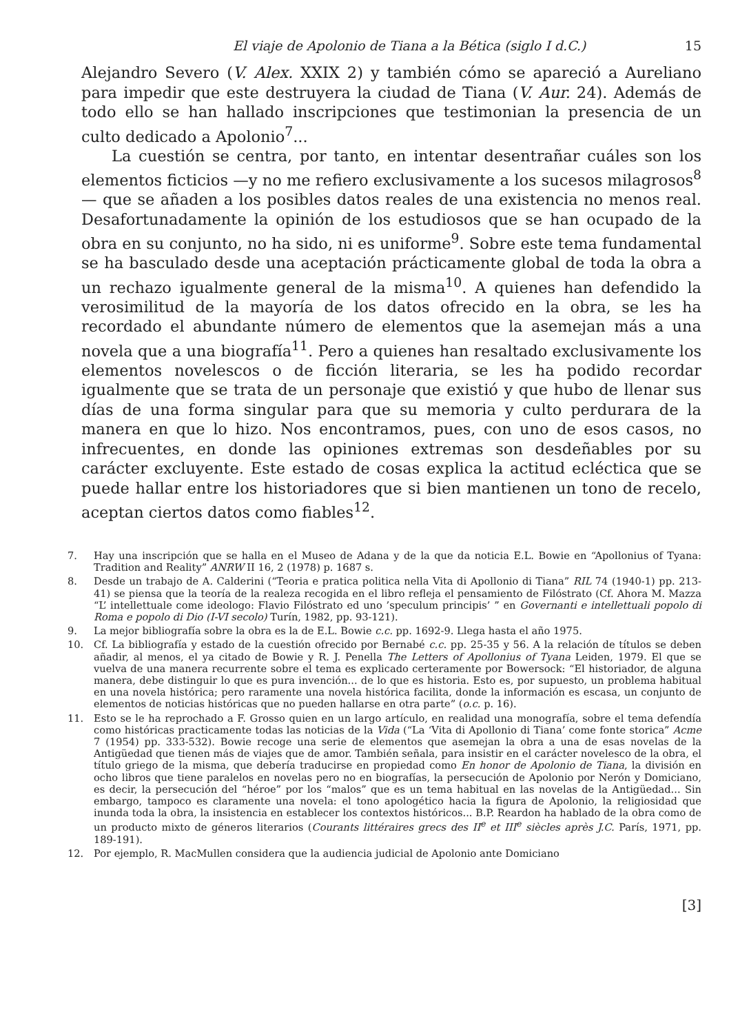El viaje de Apolonio de Tiana a la Bética (siglo I d.C.) 15
Alejandro Severo (V. Alex. XXIX 2) y también cómo se apareció a Aureliano para impedir que este destruyera la ciudad de Tiana (V. Aur. 24). Además de todo ello se han hallado inscripciones que testimonian la presencia de un culto dedicado a Apolonio<sup>7</sup>...
La cuestión se centra, por tanto, en intentar desentrañar cuáles son los elementos ficticios —y no me refiero exclusivamente a los sucesos milagrosos<sup>8</sup> — que se añaden a los posibles datos reales de una existencia no menos real. Desafortunadamente la opinión de los estudiosos que se han ocupado de la obra en su conjunto, no ha sido, ni es uniforme<sup>9</sup>. Sobre este tema fundamental se ha basculado desde una aceptación prácticamente global de toda la obra a un rechazo igualmente general de la misma<sup>10</sup>. A quienes han defendido la verosimilitud de la mayoría de los datos ofrecido en la obra, se les ha recordado el abundante número de elementos que la asemejan más a una novela que a una biografía<sup>11</sup>. Pero a quienes han resaltado exclusivamente los elementos novelescos o de ficción literaria, se les ha podido recordar igualmente que se trata de un personaje que existió y que hubo de llenar sus días de una forma singular para que su memoria y culto perdurara de la manera en que lo hizo. Nos encontramos, pues, con uno de esos casos, no infrecuentes, en donde las opiniones extremas son desdeñables por su carácter excluyente. Este estado de cosas explica la actitud ecléctica que se puede hallar entre los historiadores que si bien mantienen un tono de recelo, aceptan ciertos datos como fiables<sup>12</sup>.
7. Hay una inscripción que se halla en el Museo de Adana y de la que da noticia E.L. Bowie en “Apollonius of Tyana: Tradition and Reality” ANRW II 16, 2 (1978) p. 1687 s.
8. Desde un trabajo de A. Calderini (“Teoria e pratica politica nella Vita di Apollonio di Tiana” RIL 74 (1940-1) pp. 213-41) se piensa que la teoría de la realeza recogida en el libro refleja el pensamiento de Filóstrato (Cf. Ahora M. Mazza “L’ intellettuale come ideologo: Flavio Filóstrato ed uno ’speculum principis’ ” en Governanti e intellettuali popolo di Roma e popolo di Dio (I-VI secolo) Turín, 1982, pp. 93-121).
9. La mejor bibliografía sobre la obra es la de E.L. Bowie c.c. pp. 1692-9. Llega hasta el año 1975.
10. Cf. La bibliografía y estado de la cuestión ofrecido por Bernabé c.c. pp. 25-35 y 56. A la relación de títulos se deben añadir, al menos, el ya citado de Bowie y R. J. Penella The Letters of Apollonius of Tyana Leiden, 1979. El que se vuelva de una manera recurrente sobre el tema es explicado certeramente por Bowersock: “El historiador, de alguna manera, debe distinguir lo que es pura invención... de lo que es historia. Esto es, por supuesto, un problema habitual en una novela histórica; pero raramente una novela histórica facilita, donde la información es escasa, un conjunto de elementos de noticias históricas que no pueden hallarse en otra parte” (o.c. p. 16).
11. Esto se le ha reprochado a F. Grosso quien en un largo artículo, en realidad una monografía, sobre el tema defendía como históricas practicamente todas las noticias de la Vida (“La ‘Vita di Apollonio di Tiana’ come fonte storica” Acme 7 (1954) pp. 333-532). Bowie recoge una serie de elementos que asemejan la obra a una de esas novelas de la Antigüedad que tienen más de viajes que de amor. También señala, para insistir en el carácter novelesco de la obra, el título griego de la misma, que debería traducirse en propiedad como En honor de Apolonio de Tiana, la división en ocho libros que tiene paralelos en novelas pero no en biografías, la persecución de Apolonio por Nerón y Domiciano, es decir, la persecución del “héroe” por los “malos” que es un tema habitual en las novelas de la Antigüedad... Sin embargo, tampoco es claramente una novela: el tono apologético hacia la figura de Apolonio, la religiosidad que inunda toda la obra, la insistencia en establecer los contextos históricos... B.P. Reardon ha hablado de la obra como de un producto mixto de géneros literarios (Courants littéraires grecs des II<sup>e</sup> et III<sup>e</sup> siècles après J.C. París, 1971, pp. 189-191).
12. Por ejemplo, R. MacMullen considera que la audiencia judicial de Apolonio ante Domiciano
[3]